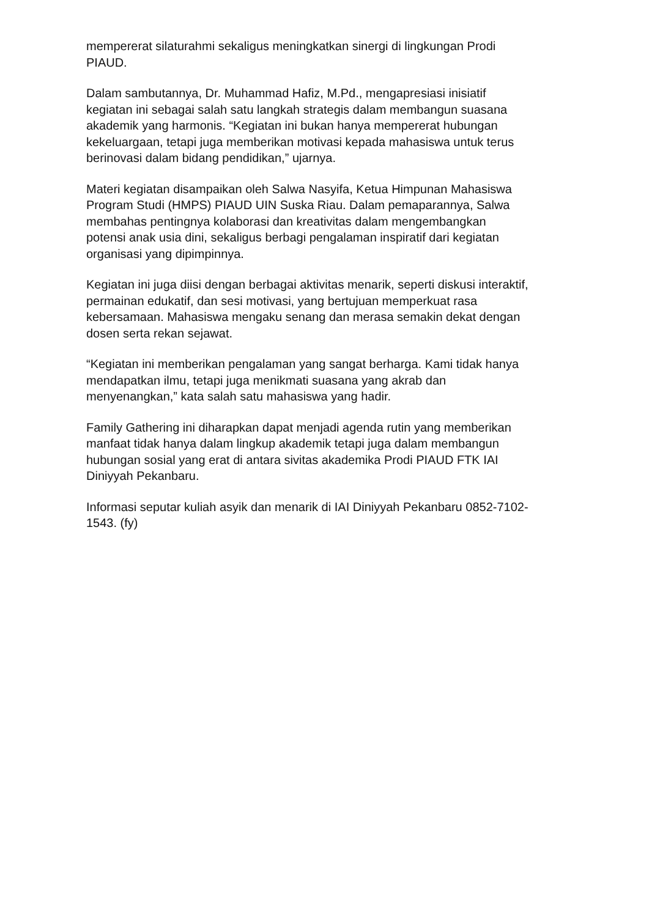mempererat silaturahmi sekaligus meningkatkan sinergi di lingkungan Prodi
PIAUD.
Dalam sambutannya, Dr. Muhammad Hafiz, M.Pd., mengapresiasi inisiatif
kegiatan ini sebagai salah satu langkah strategis dalam membangun suasana
akademik yang harmonis. “Kegiatan ini bukan hanya mempererat hubungan
kekeluargaan, tetapi juga memberikan motivasi kepada mahasiswa untuk terus
berinovasi dalam bidang pendidikan,” ujarnya.
Materi kegiatan disampaikan oleh Salwa Nasyifa, Ketua Himpunan Mahasiswa
Program Studi (HMPS) PIAUD UIN Suska Riau. Dalam pemaparannya, Salwa
membahas pentingnya kolaborasi dan kreativitas dalam mengembangkan
potensi anak usia dini, sekaligus berbagi pengalaman inspiratif dari kegiatan
organisasi yang dipimpinnya.
Kegiatan ini juga diisi dengan berbagai aktivitas menarik, seperti diskusi interaktif,
permainan edukatif, dan sesi motivasi, yang bertujuan memperkuat rasa
kebersamaan. Mahasiswa mengaku senang dan merasa semakin dekat dengan
dosen serta rekan sejawat.
“Kegiatan ini memberikan pengalaman yang sangat berharga. Kami tidak hanya
mendapatkan ilmu, tetapi juga menikmati suasana yang akrab dan
menyenangkan,” kata salah satu mahasiswa yang hadir.
Family Gathering ini diharapkan dapat menjadi agenda rutin yang memberikan
manfaat tidak hanya dalam lingkup akademik tetapi juga dalam membangun
hubungan sosial yang erat di antara sivitas akademika Prodi PIAUD FTK IAI
Diniyyah Pekanbaru.
Informasi seputar kuliah asyik dan menarik di IAI Diniyyah Pekanbaru 0852-7102-
1543. (fy)